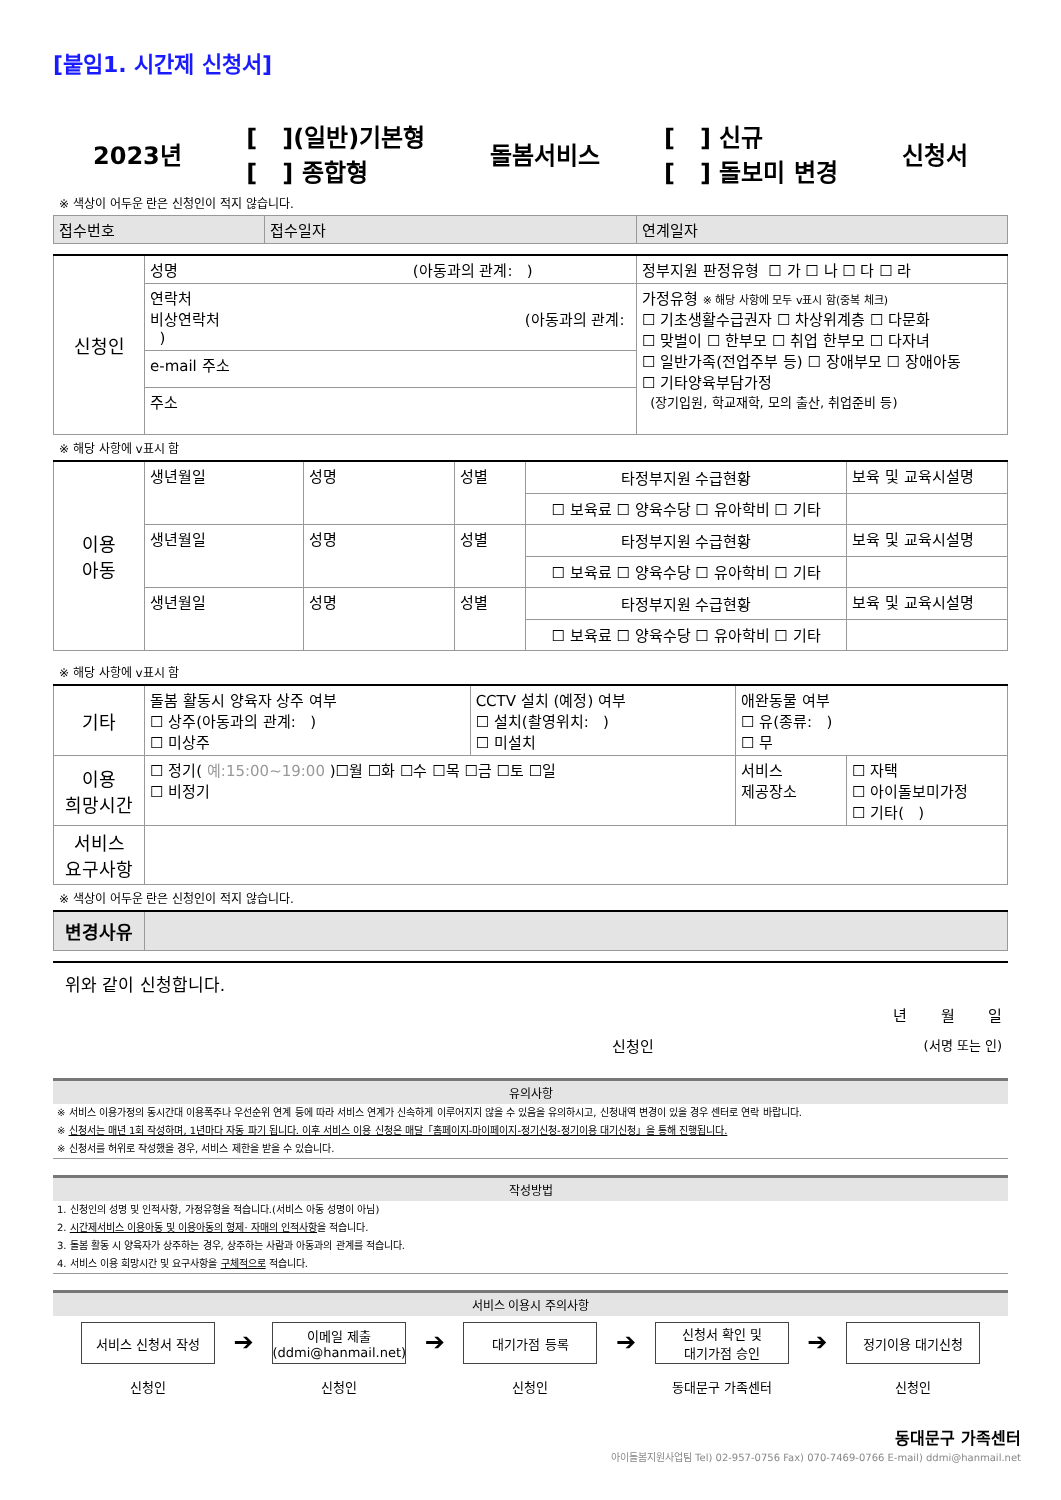[붙임1. 시간제 신청서]
2023년 [ ](일반)기본형
[ ] 종합형 돌봄서비스 [ ] 신규
[ ] 돌보미 변경 신청서
※ 색상이 어두운 란은 신청인이 적지 않습니다.
| 접수번호 | 접수일자 | 연계일자 |
| 신청인 | 성명 (아동과의 관계: ) | 정부지원 판정유형 ☐ 가 ☐ 나 ☐ 다 ☐ 라 |
| | 연락처 비상연락처 (아동과의 관계: ) | 가정유형 ※ 해당 사항에 모두 v표시 함(중복 체크) ☐ 기초생활수급권자 ☐ 차상위계층 ☐ 다문화 ☐ 맞벌이 ☐ 한부모 ☐ 취업 한부모 ☐ 다자녀 ☐ 일반가족(전업주부 등) ☐ 장애부모 ☐ 장애아동 ☐ 기타양육부담가정 (장기입원, 학교재학, 모의 출산, 취업준비 등) |
| | e-mail 주소 | |
| | 주소 | |
※ 해당 사항에 v표시 함
| 이용 아동 | 생년월일 | 성명 | 성별 | 타정부지원 수급현황 | 보육 및 교육시설명 |
| | | | | ☐ 보육료 ☐ 양육수당 ☐ 유아학비 ☐ 기타 | |
| | 생년월일 | 성명 | 성별 | 타정부지원 수급현황 | 보육 및 교육시설명 |
| | | | | ☐ 보육료 ☐ 양육수당 ☐ 유아학비 ☐ 기타 | |
| | 생년월일 | 성명 | 성별 | 타정부지원 수급현황 | 보육 및 교육시설명 |
| | | | | ☐ 보육료 ☐ 양육수당 ☐ 유아학비 ☐ 기타 | |
※ 해당 사항에 v표시 함
| 기타 | 돌봄 활동시 양육자 상주 여부 ☐ 상주(아동과의 관계: ) ☐ 미상주 | CCTV 설치 (예정) 여부 ☐ 설치(촬영위치: ) ☐ 미설치 | 애완동물 여부 ☐ 유(종류: ) ☐ 무 | |
| 이용 희망시간 | ☐ 정기( 예:15:00~19:00 )☐월 ☐화 ☐수 ☐목 ☐금 ☐토 ☐일 ☐ 비정기 | | 서비스 제공장소 | ☐ 자택 ☐ 아이돌보미가정 ☐ 기타( ) |
| 서비스 요구사항 | | | | |
※ 색상이 어두운 란은 신청인이 적지 않습니다.
| 변경사유 | |
위와 같이 신청합니다.
년 월 일
신청인 (서명 또는 인)
유의사항
※ 서비스 이용가정의 동시간대 이용폭주나 우선순위 연계 등에 따라 서비스 연계가 신속하게 이루어지지 않을 수 있음을 유의하시고, 신청내역 변경이 있을 경우 센터로 연락 바랍니다.
※ 신청서는 매년 1회 작성하며, 1년마다 자동 파기 됩니다. 이후 서비스 이용 신청은 매달「홈페이지-마이페이지-정기신청-정기이용 대기신청」을 통해 진행됩니다.
※ 신청서를 허위로 작성했을 경우, 서비스 제한을 받을 수 있습니다.
작성방법
1. 신청인의 성명 및 인적사항, 가정유형을 적습니다.(서비스 아동 성명이 아님)
2. 시간제서비스 이용아동 및 이용아동의 형제· 자매의 인적사항을 적습니다.
3. 돌봄 활동 시 양육자가 상주하는 경우, 상주하는 사람과 아동과의 관계를 적습니다.
4. 서비스 이용 희망시간 및 요구사항을 구체적으로 적습니다.
서비스 이용시 주의사항
서비스 신청서 작성
신청인
➔
이메일 제출
(ddmi@hanmail.net)
신청인
➔
대기가점 등록
신청인
➔
신청서 확인 및
대기가점 승인
동대문구 가족센터
➔
정기이용 대기신청
신청인
동대문구 가족센터
아이돌봄지원사업팀 Tel) 02-957-0756 Fax) 070-7469-0766 E-mail) ddmi@hanmail.net